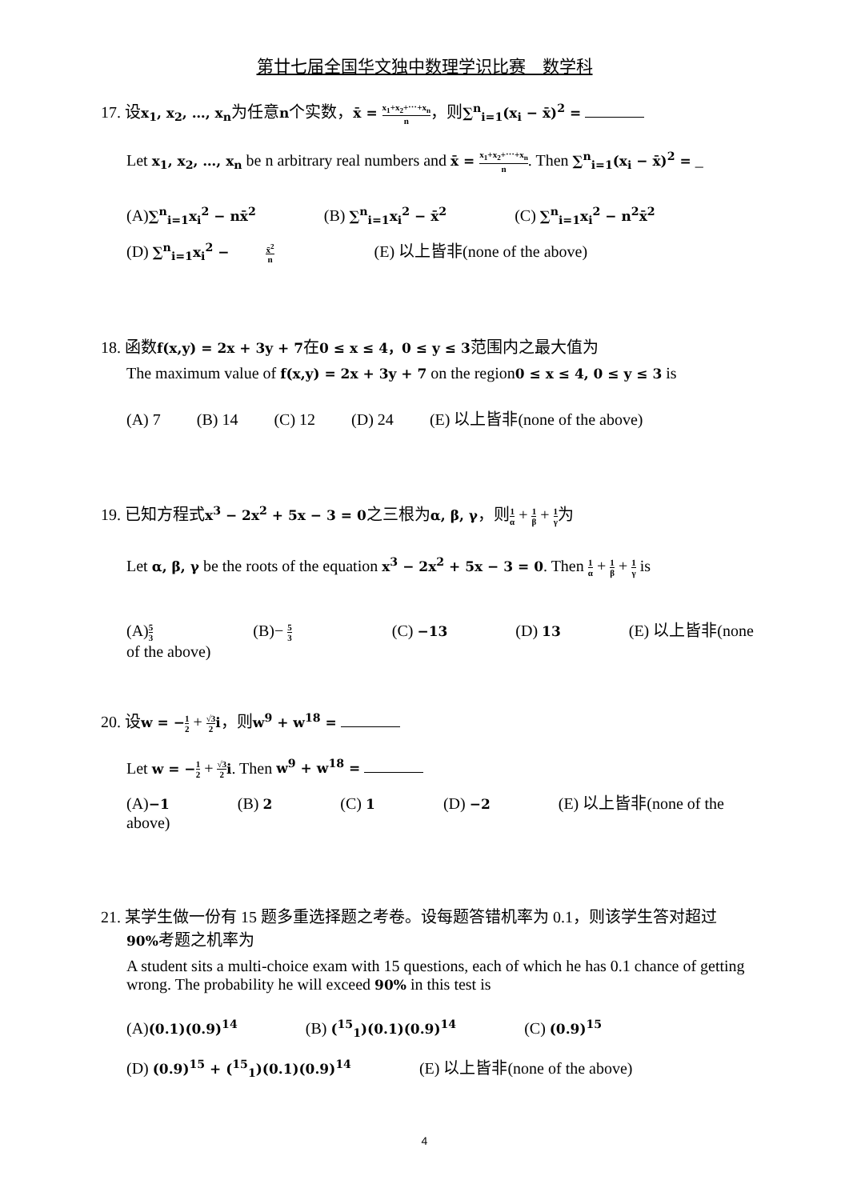第廿七届全国华文独中数理学识比赛　数学科
17. 设x<sub>1</sub>, x<sub>2</sub>, …, x<sub>n</sub>为任意n个实数，x̄ = x<sub>1</sub>+x<sub>2</sub>+⋯+x<sub>n</sub> n，则∑<sup>n</sup><sub>i=1</sub>(x<sub>i</sub> − x̄)<sup>2</sup> =
Let x<sub>1</sub>, x<sub>2</sub>, …, x<sub>n</sub> be n arbitrary real numbers and x̄ = x<sub>1</sub>+x<sub>2</sub>+⋯+x<sub>n</sub> n. Then ∑<sup>n</sup><sub>i=1</sub>(x<sub>i</sub> − x̄)<sup>2</sup> = _
(A)∑<sup>n</sup><sub>i=1</sub>x<sub>i</sub><sup>2</sup> − nx̄<sup>2</sup> (B) ∑<sup>n</sup><sub>i=1</sub>x<sub>i</sub><sup>2</sup> − x̄<sup>2</sup> (C) ∑<sup>n</sup><sub>i=1</sub>x<sub>i</sub><sup>2</sup> − n<sup>2</sup>x̄<sup>2</sup>
(D) ∑<sup>n</sup><sub>i=1</sub>x<sub>i</sub><sup>2</sup> − x̄<sup>2</sup> n (E) 以上皆非(none of the above)
18. 函数f(x,y) = 2x + 3y + 7在0 ≤ x ≤ 4，0 ≤ y ≤ 3范围内之最大值为
The maximum value of f(x,y) = 2x + 3y + 7 on the region0 ≤ x ≤ 4, 0 ≤ y ≤ 3 is
(A) 7 (B) 14 (C) 12 (D) 24 (E) 以上皆非(none of the above)
19. 已知方程式x<sup>3</sup> − 2x<sup>2</sup> + 5x − 3 = 0之三根为α, β, γ，则1 α + 1 β + 1 γ为
Let α, β, γ be the roots of the equation x<sup>3</sup> − 2x<sup>2</sup> + 5x − 3 = 0. Then 1 α + 1 β + 1 γ is
(A)5 3 (B)− 5 3 (C) −13 (D) 13 (E) 以上皆非(none of the above)
20. 设w = −1 2 + √3 2 i，则w<sup>9</sup> + w<sup>18</sup> =
Let w = −1 2 + √3 2 i. Then w<sup>9</sup> + w<sup>18</sup> =
(A)−1 (B) 2 (C) 1 (D) −2 (E) 以上皆非(none of the above)
21. 某学生做一份有 15 题多重选择题之考卷。设每题答错机率为 0.1，则该学生答对超过
90% 考题之机率为
A student sits a multi-choice exam with 15 questions, each of which he has 0.1 chance of getting wrong. The probability he will exceed 90% in this test is
(A)(0.1)(0.9)<sup>14</sup> (B) (<sup>15</sup><sub>1</sub>)(0.1)(0.9)<sup>14</sup> (C) (0.9)<sup>15</sup>
(D) (0.9)<sup>15</sup> + (<sup>15</sup><sub>1</sub>)(0.1)(0.9)<sup>14</sup> (E) 以上皆非(none of the above)
4